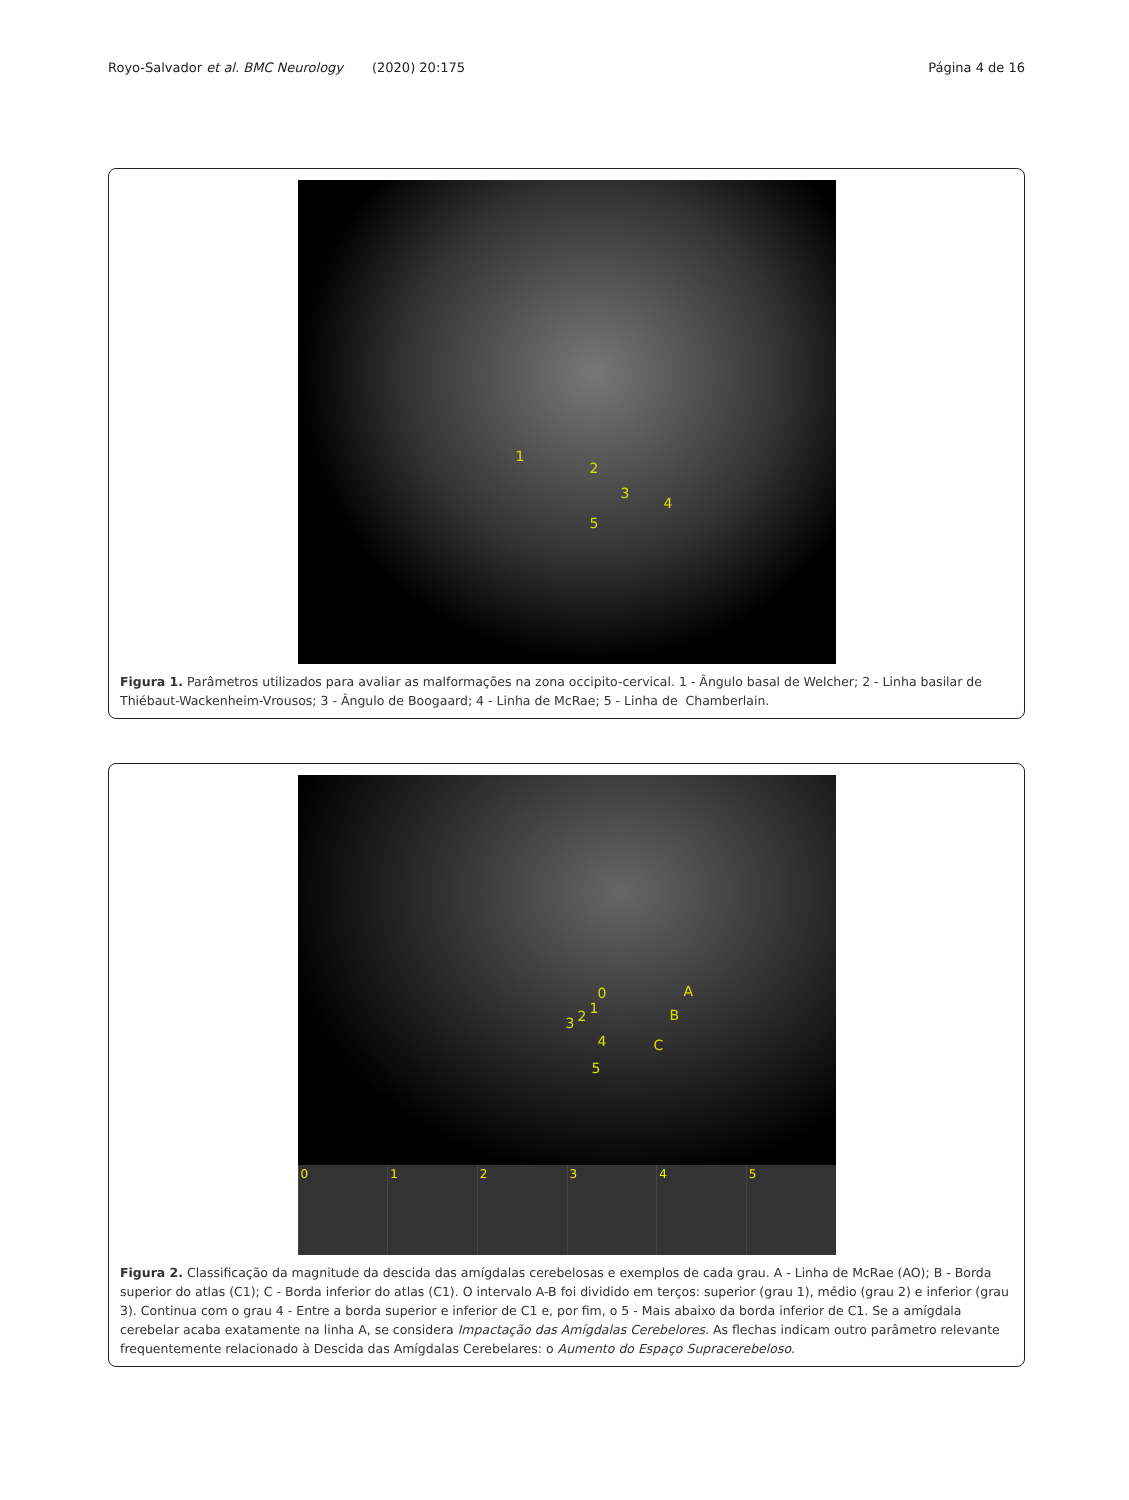Royo-Salvador et al. BMC Neurology (2020) 20:175 Página 4 de 16
1
2
3
4
5
Figura 1. Parâmetros utilizados para avaliar as malformações na zona occipito-cervical. 1 - Ângulo basal de Welcher; 2 - Linha basilar de Thiébaut-Wackenheim-Vrousos; 3 - Ângulo de Boogaard; 4 - Linha de McRae; 5 - Linha de Chamberlain.
0 A
1 2 3 B
4 C
5
0 1 2 3 4 5
Figura 2. Classificação da magnitude da descida das amígdalas cerebelosas e exemplos de cada grau. A - Linha de McRae (AO); B - Borda superior do atlas (C1); C - Borda inferior do atlas (C1). O intervalo A-B foi dividido em terços: superior (grau 1), médio (grau 2) e inferior (grau 3). Continua com o grau 4 - Entre a borda superior e inferior de C1 e, por fim, o 5 - Mais abaixo da borda inferior de C1. Se a amígdala cerebelar acaba exatamente na linha A, se considera Impactação das Amígdalas Cerebelores. As flechas indicam outro parâmetro relevante frequentemente relacionado à Descida das Amígdalas Cerebelares: o Aumento do Espaço Supracerebeloso.